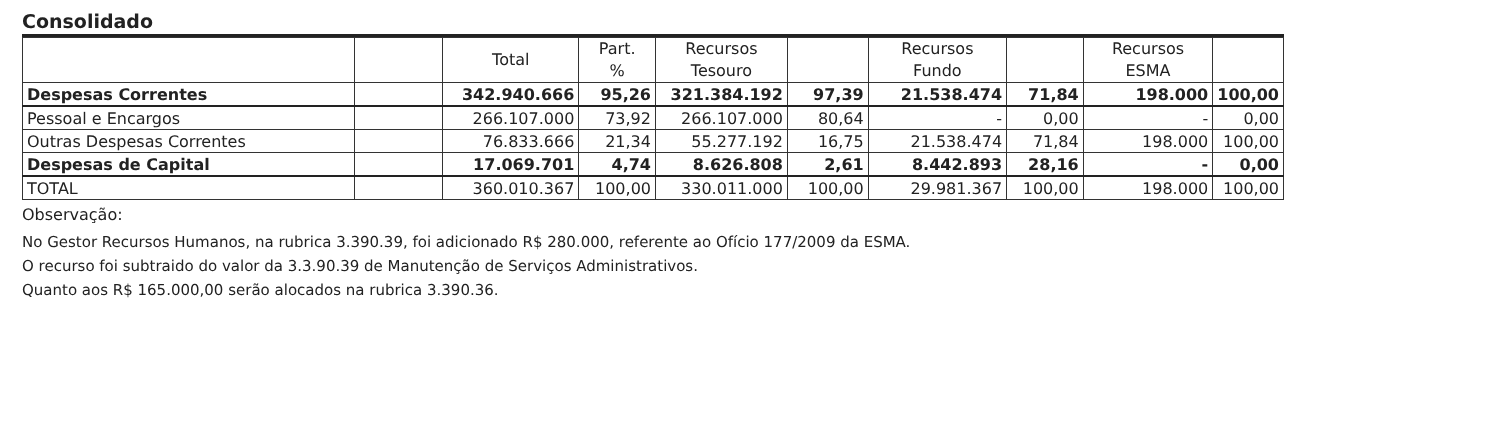Consolidado
| | | Total | Part. % | Recursos Tesouro | | Recursos Fundo | | Recursos ESMA | |
| --- | --- | --- | --- | --- | --- | --- | --- | --- | --- |
| Despesas Correntes | | 342.940.666 | 95,26 | 321.384.192 | 97,39 | 21.538.474 | 71,84 | 198.000 | 100,00 |
| Pessoal e Encargos | | 266.107.000 | 73,92 | 266.107.000 | 80,64 | - | 0,00 | - | 0,00 |
| Outras Despesas Correntes | | 76.833.666 | 21,34 | 55.277.192 | 16,75 | 21.538.474 | 71,84 | 198.000 | 100,00 |
| Despesas de Capital | | 17.069.701 | 4,74 | 8.626.808 | 2,61 | 8.442.893 | 28,16 | - | 0,00 |
| TOTAL | | 360.010.367 | 100,00 | 330.011.000 | 100,00 | 29.981.367 | 100,00 | 198.000 | 100,00 |
Observação:
No Gestor Recursos Humanos, na rubrica 3.390.39, foi adicionado R$ 280.000, referente ao Ofício 177/2009 da ESMA.
O recurso foi subtraido do valor da 3.3.90.39 de Manutenção de Serviços Administrativos.
Quanto aos R$ 165.000,00 serão alocados na rubrica 3.390.36.